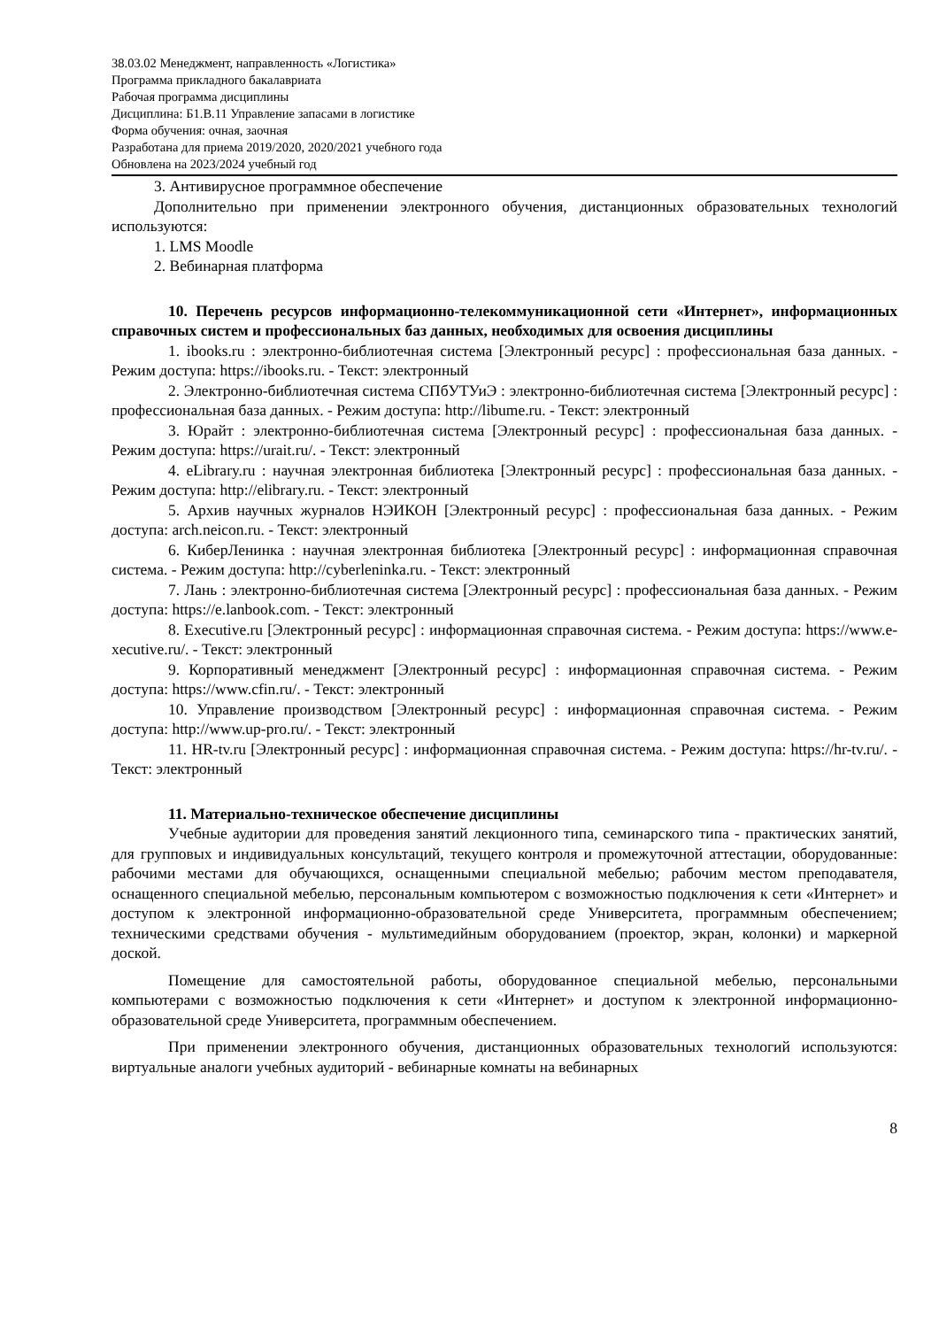38.03.02 Менеджмент, направленность «Логистика»
Программа прикладного бакалавриата
Рабочая программа дисциплины
Дисциплина: Б1.В.11 Управление запасами в логистике
Форма обучения: очная, заочная
Разработана для приема 2019/2020, 2020/2021 учебного года
Обновлена на 2023/2024 учебный год
3. Антивирусное программное обеспечение
Дополнительно при применении электронного обучения, дистанционных образовательных технологий используются:
1. LMS Moodle
2. Вебинарная платформа
10. Перечень ресурсов информационно-телекоммуникационной сети «Интернет», информационных справочных систем и профессиональных баз данных, необходимых для освоения дисциплины
1. ibooks.ru : электронно-библиотечная система [Электронный ресурс] : профессиональная база данных. - Режим доступа: https://ibooks.ru. - Текст: электронный
2. Электронно-библиотечная система СПбУТУиЭ : электронно-библиотечная система [Электронный ресурс] : профессиональная база данных. - Режим доступа: http://libume.ru. - Текст: электронный
3. Юрайт : электронно-библиотечная система [Электронный ресурс] : профессиональная база данных. - Режим доступа: https://urait.ru/. - Текст: электронный
4. eLibrary.ru : научная электронная библиотека [Электронный ресурс] : профессиональная база данных. - Режим доступа: http://elibrary.ru. - Текст: электронный
5. Архив научных журналов НЭИКОН [Электронный ресурс] : профессиональная база данных. - Режим доступа: arch.neicon.ru. - Текст: электронный
6. КиберЛенинка : научная электронная библиотека [Электронный ресурс] : информационная справочная система. - Режим доступа: http://cyberleninka.ru. - Текст: электронный
7. Лань : электронно-библиотечная система [Электронный ресурс] : профессиональная база данных. - Режим доступа: https://e.lanbook.com. - Текст: электронный
8. Executive.ru [Электронный ресурс] : информационная справочная система. - Режим доступа: https://www.e-xecutive.ru/. - Текст: электронный
9. Корпоративный менеджмент [Электронный ресурс] : информационная справочная система. - Режим доступа: https://www.cfin.ru/. - Текст: электронный
10. Управление производством [Электронный ресурс] : информационная справочная система. - Режим доступа: http://www.up-pro.ru/. - Текст: электронный
11. HR-tv.ru [Электронный ресурс] : информационная справочная система. - Режим доступа: https://hr-tv.ru/. - Текст: электронный
11. Материально-техническое обеспечение дисциплины
Учебные аудитории для проведения занятий лекционного типа, семинарского типа - практических занятий, для групповых и индивидуальных консультаций, текущего контроля и промежуточной аттестации, оборудованные: рабочими местами для обучающихся, оснащенными специальной мебелью; рабочим местом преподавателя, оснащенного специальной мебелью, персональным компьютером с возможностью подключения к сети «Интернет» и доступом к электронной информационно-образовательной среде Университета, программным обеспечением; техническими средствами обучения - мультимедийным оборудованием (проектор, экран, колонки) и маркерной доской.
Помещение для самостоятельной работы, оборудованное специальной мебелью, персональными компьютерами с возможностью подключения к сети «Интернет» и доступом к электронной информационно-образовательной среде Университета, программным обеспечением.
При применении электронного обучения, дистанционных образовательных технологий используются: виртуальные аналоги учебных аудиторий - вебинарные комнаты на вебинарных
8